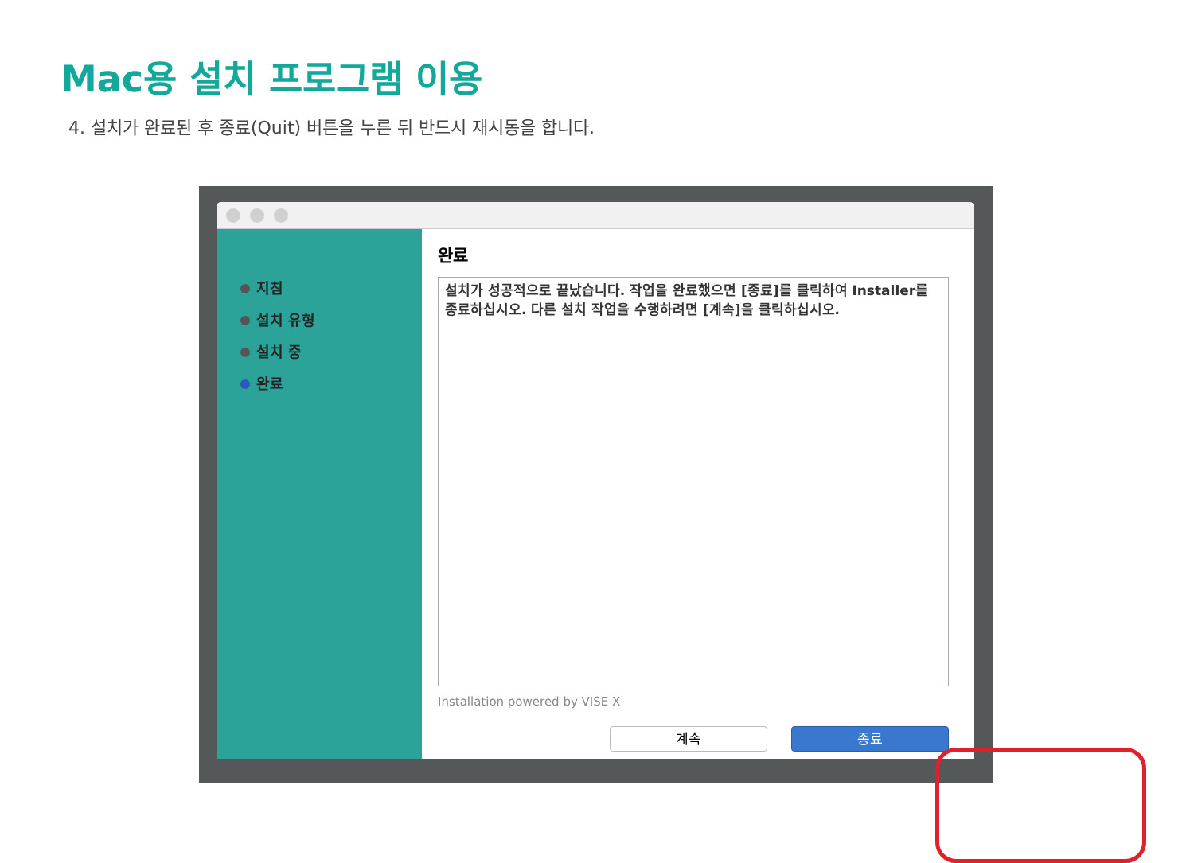Mac용 설치 프로그램 이용
4. 설치가 완료된 후 종료(Quit) 버튼을 누른 뒤 반드시 재시동을 합니다.
지침
설치 유형
설치 중
완료
완료
설치가 성공적으로 끝났습니다. 작업을 완료했으면 [종료]를 클릭하여 Installer를 종료하십시오. 다른 설치 작업을 수행하려면 [계속]을 클릭하십시오.
Installation powered by VISE X
계속 종료